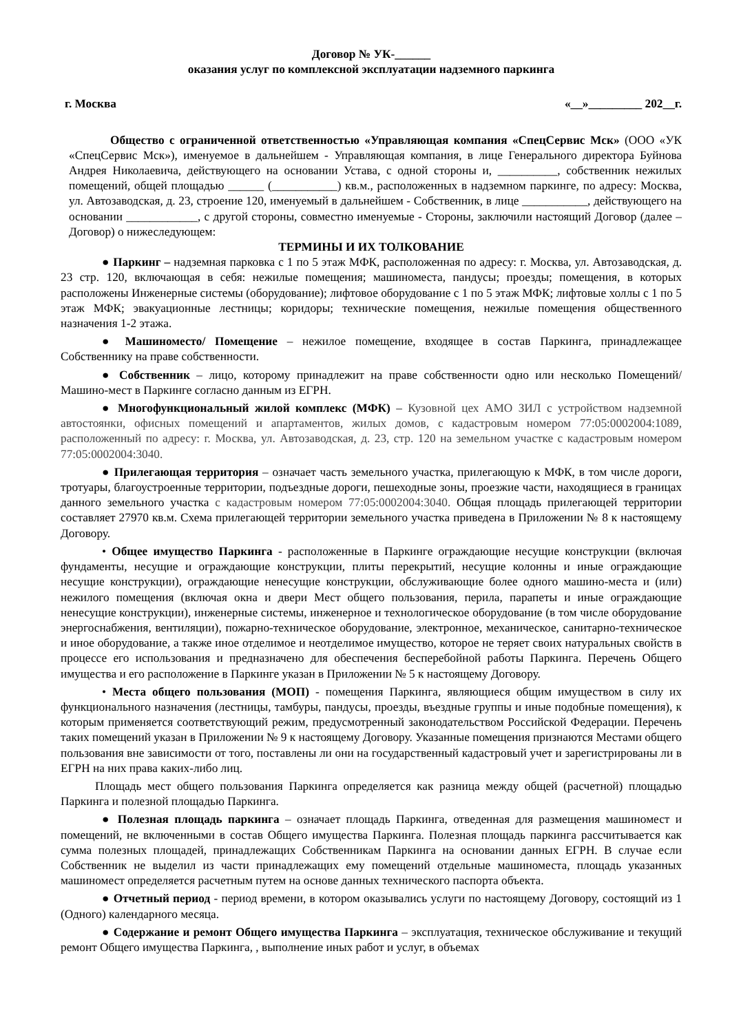Договор № УК-______
оказания услуг по комплексной эксплуатации надземного паркинга
г. Москва «__»_________ 202__г.
Общество с ограниченной ответственностью «Управляющая компания «СпецСервис Мск» (ООО «УК «СпецСервис Мск»), именуемое в дальнейшем - Управляющая компания, в лице Генерального директора Буйнова Андрея Николаевича, действующего на основании Устава, с одной стороны и, __________, собственник нежилых помещений, общей площадью ______ (___________) кв.м., расположенных в надземном паркинге, по адресу: Москва, ул. Автозаводская, д. 23, строение 120, именуемый в дальнейшем - Собственник, в лице ___________, действующего на основании ____________, с другой стороны, совместно именуемые - Стороны, заключили настоящий Договор (далее – Договор) о нижеследующем:
ТЕРМИНЫ И ИХ ТОЛКОВАНИЕ
● Паркинг – надземная парковка с 1 по 5 этаж МФК, расположенная по адресу: г. Москва, ул. Автозаводская, д. 23 стр. 120, включающая в себя: нежилые помещения; машиноместа, пандусы; проезды; помещения, в которых расположены Инженерные системы (оборудование); лифтовое оборудование с 1 по 5 этаж МФК; лифтовые холлы с 1 по 5 этаж МФК; эвакуационные лестницы; коридоры; технические помещения, нежилые помещения общественного назначения 1-2 этажа.
● Машиноместо/ Помещение – нежилое помещение, входящее в состав Паркинга, принадлежащее Собственнику на праве собственности.
● Собственник – лицо, которому принадлежит на праве собственности одно или несколько Помещений/Машино-мест в Паркинге согласно данным из ЕГРН.
● Многофункциональный жилой комплекс (МФК) – Кузовной цех АМО ЗИЛ с устройством надземной автостоянки, офисных помещений и апартаментов, жилых домов, с кадастровым номером 77:05:0002004:1089, расположенный по адресу: г. Москва, ул. Автозаводская, д. 23, стр. 120 на земельном участке с кадастровым номером 77:05:0002004:3040.
● Прилегающая территория – означает часть земельного участка, прилегающую к МФК, в том числе дороги, тротуары, благоустроенные территории, подъездные дороги, пешеходные зоны, проезжие части, находящиеся в границах данного земельного участка с кадастровым номером 77:05:0002004:3040. Общая площадь прилегающей территории составляет 27970 кв.м. Схема прилегающей территории земельного участка приведена в Приложении № 8 к настоящему Договору.
• Общее имущество Паркинга - расположенные в Паркинге ограждающие несущие конструкции (включая фундаменты, несущие и ограждающие конструкции, плиты перекрытий, несущие колонны и иные ограждающие несущие конструкции), ограждающие ненесущие конструкции, обслуживающие более одного машино-места и (или) нежилого помещения (включая окна и двери Мест общего пользования, перила, парапеты и иные ограждающие ненесущие конструкции), инженерные системы, инженерное и технологическое оборудование (в том числе оборудование энергоснабжения, вентиляции), пожарно-техническое оборудование, электронное, механическое, санитарно-техническое и иное оборудование, а также иное отделимое и неотделимое имущество, которое не теряет своих натуральных свойств в процессе его использования и предназначено для обеспечения бесперебойной работы Паркинга. Перечень Общего имущества и его расположение в Паркинге указан в Приложении № 5 к настоящему Договору.
• Места общего пользования (МОП) - помещения Паркинга, являющиеся общим имуществом в силу их функционального назначения (лестницы, тамбуры, пандусы, проезды, въездные группы и иные подобные помещения), к которым применяется соответствующий режим, предусмотренный законодательством Российской Федерации. Перечень таких помещений указан в Приложении № 9 к настоящему Договору. Указанные помещения признаются Местами общего пользования вне зависимости от того, поставлены ли они на государственный кадастровый учет и зарегистрированы ли в ЕГРН на них права каких-либо лиц.
Площадь мест общего пользования Паркинга определяется как разница между общей (расчетной) площадью Паркинга и полезной площадью Паркинга.
● Полезная площадь паркинга – означает площадь Паркинга, отведенная для размещения машиномест и помещений, не включенными в состав Общего имущества Паркинга. Полезная площадь паркинга рассчитывается как сумма полезных площадей, принадлежащих Собственникам Паркинга на основании данных ЕГРН. В случае если Собственник не выделил из части принадлежащих ему помещений отдельные машиноместа, площадь указанных машиномест определяется расчетным путем на основе данных технического паспорта объекта.
● Отчетный период - период времени, в котором оказывались услуги по настоящему Договору, состоящий из 1 (Одного) календарного месяца.
● Содержание и ремонт Общего имущества Паркинга – эксплуатация, техническое обслуживание и текущий ремонт Общего имущества Паркинга, , выполнение иных работ и услуг, в объемах